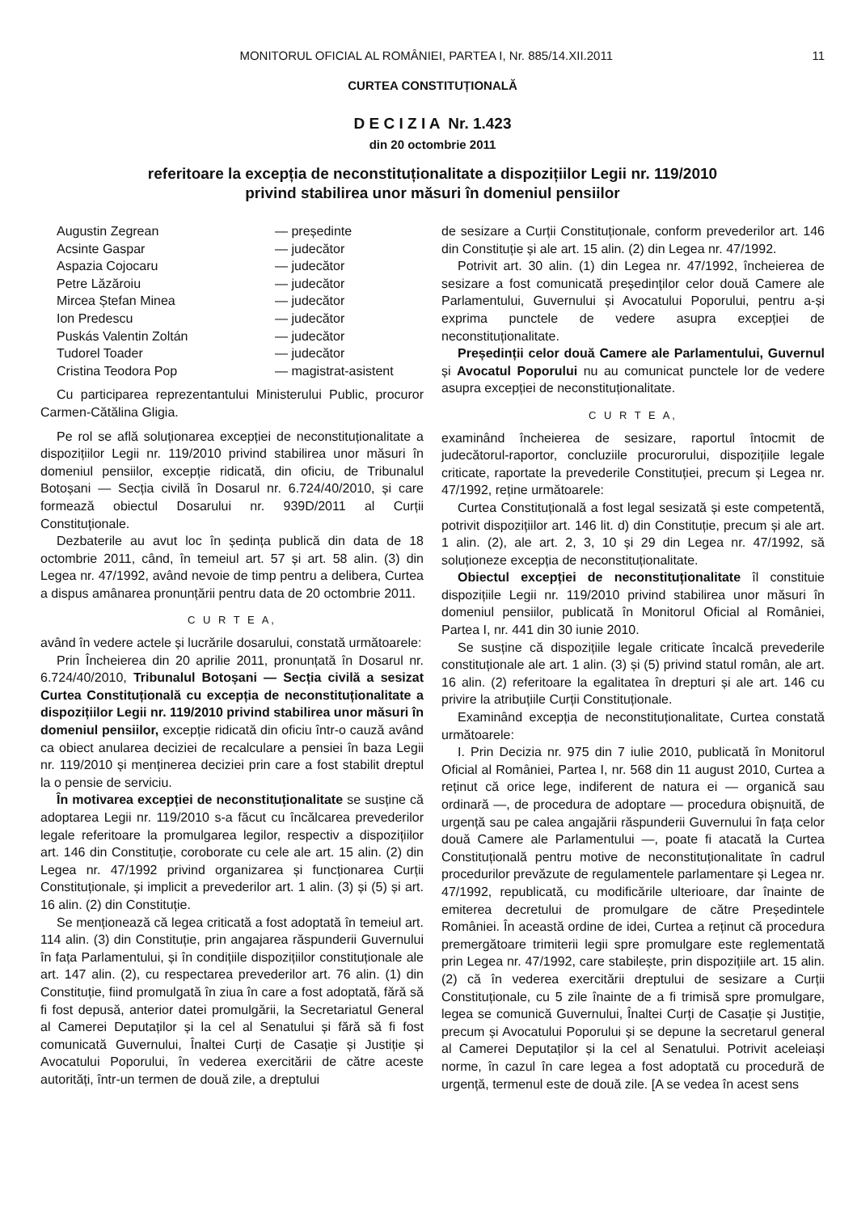MONITORUL OFICIAL AL ROMÂNIEI, PARTEA I, Nr. 885/14.XII.2011 11
CURTEA CONSTITUȚIONALĂ
D E C I Z I A Nr. 1.423
din 20 octombrie 2011
referitoare la excepția de neconstituționalitate a dispozițiilor Legii nr. 119/2010
privind stabilirea unor măsuri în domeniul pensiilor
Augustin Zegrean — președinte
Acsinte Gaspar — judecător
Aspazia Cojocaru — judecător
Petre Lăzăroiu — judecător
Mircea Ștefan Minea — judecător
Ion Predescu — judecător
Puskás Valentin Zoltán — judecător
Tudorel Toader — judecător
Cristina Teodora Pop — magistrat-asistent
Cu participarea reprezentantului Ministerului Public, procuror Carmen-Cătălina Gligia.
Pe rol se află soluționarea excepției de neconstituționalitate a dispozițiilor Legii nr. 119/2010 privind stabilirea unor măsuri în domeniul pensiilor, excepție ridicată, din oficiu, de Tribunalul Botoșani — Secția civilă în Dosarul nr. 6.724/40/2010, și care formează obiectul Dosarului nr. 939D/2011 al Curții Constituționale.
Dezbaterile au avut loc în ședința publică din data de 18 octombrie 2011, când, în temeiul art. 57 și art. 58 alin. (3) din Legea nr. 47/1992, având nevoie de timp pentru a delibera, Curtea a dispus amânarea pronunțării pentru data de 20 octombrie 2011.
C U R T E A,
având în vedere actele și lucrările dosarului, constată următoarele:
Prin Încheierea din 20 aprilie 2011, pronunțată în Dosarul nr. 6.724/40/2010, Tribunalul Botoșani — Secția civilă a sesizat Curtea Constituțională cu excepția de neconstituționalitate a dispozițiilor Legii nr. 119/2010 privind stabilirea unor măsuri în domeniul pensiilor, excepție ridicată din oficiu într-o cauză având ca obiect anularea deciziei de recalculare a pensiei în baza Legii nr. 119/2010 și menținerea deciziei prin care a fost stabilit dreptul la o pensie de serviciu.
În motivarea excepției de neconstituționalitate se susține că adoptarea Legii nr. 119/2010 s-a făcut cu încălcarea prevederilor legale referitoare la promulgarea legilor, respectiv a dispozițiilor art. 146 din Constituție, coroborate cu cele ale art. 15 alin. (2) din Legea nr. 47/1992 privind organizarea și funcționarea Curții Constituționale, și implicit a prevederilor art. 1 alin. (3) și (5) și art. 16 alin. (2) din Constituție.
Se menționează că legea criticată a fost adoptată în temeiul art. 114 alin. (3) din Constituție, prin angajarea răspunderii Guvernului în fața Parlamentului, și în condițiile dispozițiilor constituționale ale art. 147 alin. (2), cu respectarea prevederilor art. 76 alin. (1) din Constituție, fiind promulgată în ziua în care a fost adoptată, fără să fi fost depusă, anterior datei promulgării, la Secretariatul General al Camerei Deputaților și la cel al Senatului și fără să fi fost comunicată Guvernului, Înaltei Curți de Casație și Justiție și Avocatului Poporului, în vederea exercitării de către aceste autorități, într-un termen de două zile, a dreptului
de sesizare a Curții Constituționale, conform prevederilor art. 146 din Constituție și ale art. 15 alin. (2) din Legea nr. 47/1992.
Potrivit art. 30 alin. (1) din Legea nr. 47/1992, încheierea de sesizare a fost comunicată președinților celor două Camere ale Parlamentului, Guvernului și Avocatului Poporului, pentru a-și exprima punctele de vedere asupra excepției de neconstituționalitate.
Președinții celor două Camere ale Parlamentului, Guvernul și Avocatul Poporului nu au comunicat punctele lor de vedere asupra excepției de neconstituționalitate.
C U R T E A,
examinând încheierea de sesizare, raportul întocmit de judecătorul-raportor, concluziile procurorului, dispozițiile legale criticate, raportate la prevederile Constituției, precum și Legea nr. 47/1992, reține următoarele:
Curtea Constituțională a fost legal sesizată și este competentă, potrivit dispozițiilor art. 146 lit. d) din Constituție, precum și ale art. 1 alin. (2), ale art. 2, 3, 10 și 29 din Legea nr. 47/1992, să soluționeze excepția de neconstituționalitate.
Obiectul excepției de neconstituționalitate îl constituie dispozițiile Legii nr. 119/2010 privind stabilirea unor măsuri în domeniul pensiilor, publicată în Monitorul Oficial al României, Partea I, nr. 441 din 30 iunie 2010.
Se susține că dispozițiile legale criticate încalcă prevederile constituționale ale art. 1 alin. (3) și (5) privind statul român, ale art. 16 alin. (2) referitoare la egalitatea în drepturi și ale art. 146 cu privire la atribuțiile Curții Constituționale.
Examinând excepția de neconstituționalitate, Curtea constată următoarele:
I. Prin Decizia nr. 975 din 7 iulie 2010, publicată în Monitorul Oficial al României, Partea I, nr. 568 din 11 august 2010, Curtea a reținut că orice lege, indiferent de natura ei — organică sau ordinară —, de procedura de adoptare — procedura obișnuită, de urgență sau pe calea angajării răspunderii Guvernului în fața celor două Camere ale Parlamentului —, poate fi atacată la Curtea Constituțională pentru motive de neconstituționalitate în cadrul procedurilor prevăzute de regulamentele parlamentare și Legea nr. 47/1992, republicată, cu modificările ulterioare, dar înainte de emiterea decretului de promulgare de către Președintele României. În această ordine de idei, Curtea a reținut că procedura premergătoare trimiterii legii spre promulgare este reglementată prin Legea nr. 47/1992, care stabilește, prin dispozițiile art. 15 alin. (2) că în vederea exercitării dreptului de sesizare a Curții Constituționale, cu 5 zile înainte de a fi trimisă spre promulgare, legea se comunică Guvernului, Înaltei Curți de Casație și Justiție, precum și Avocatului Poporului și se depune la secretarul general al Camerei Deputaților și la cel al Senatului. Potrivit aceleiași norme, în cazul în care legea a fost adoptată cu procedură de urgență, termenul este de două zile. [A se vedea în acest sens